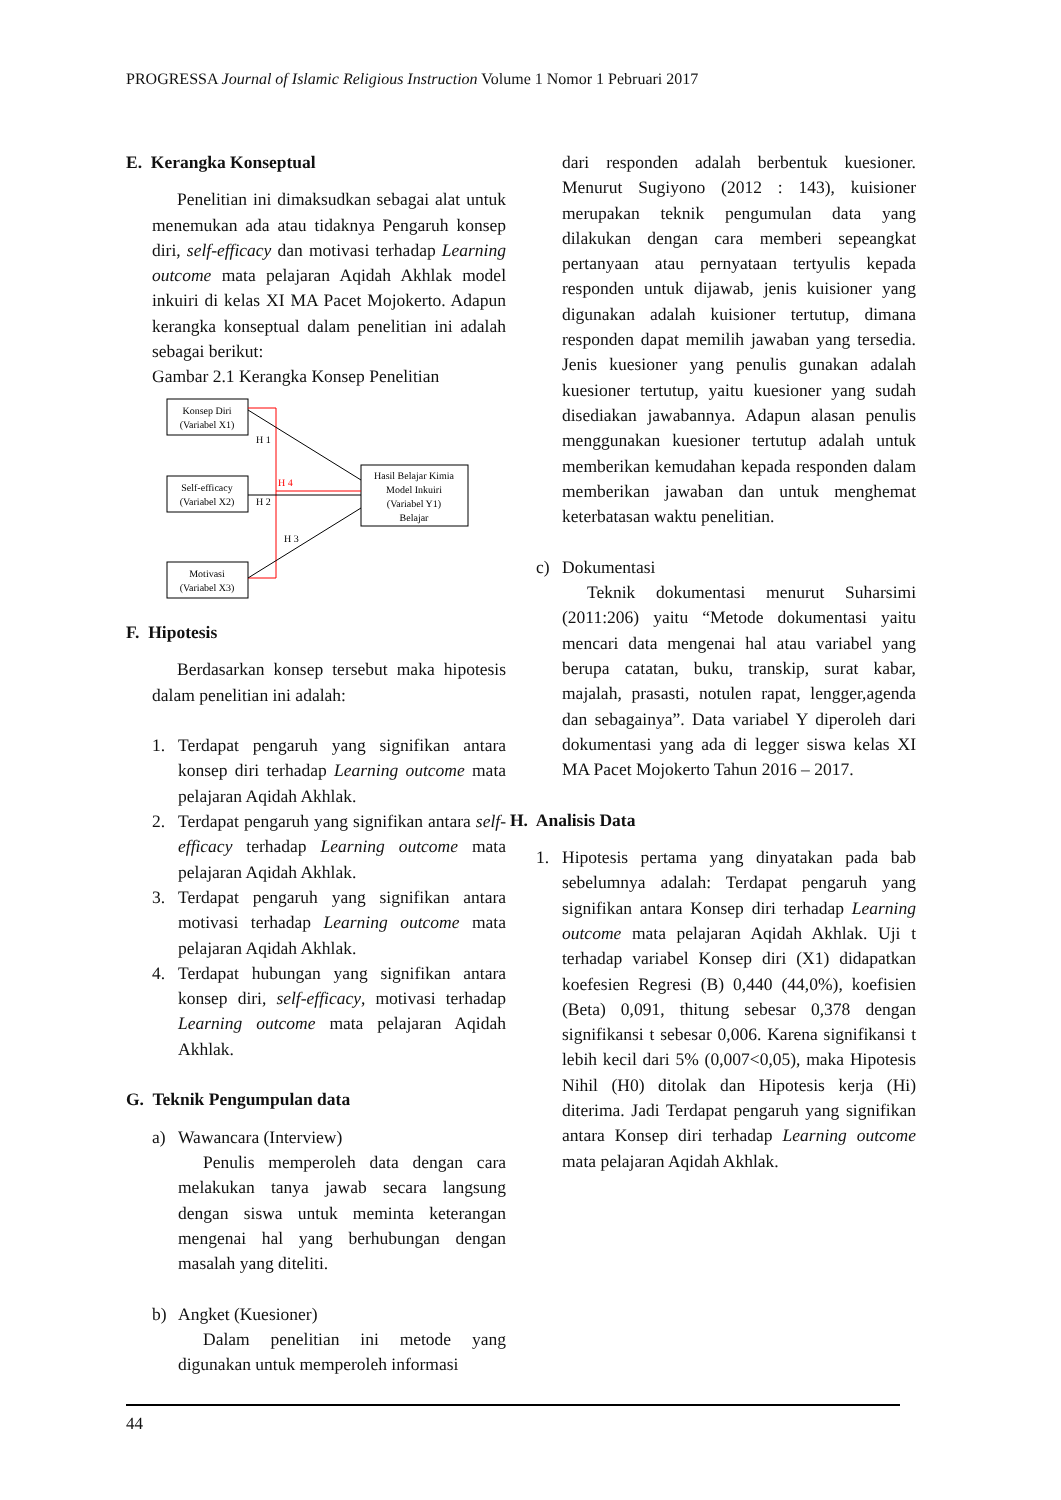PROGRESSA Journal of Islamic Religious Instruction Volume 1 Nomor 1 Pebruari 2017
E. Kerangka Konseptual
Penelitian ini dimaksudkan sebagai alat untuk menemukan ada atau tidaknya Pengaruh konsep diri, self-efficacy dan motivasi terhadap Learning outcome mata pelajaran Aqidah Akhlak model inkuiri di kelas XI MA Pacet Mojokerto. Adapun kerangka konseptual dalam penelitian ini adalah sebagai berikut:
Gambar 2.1 Kerangka Konsep Penelitian
Konsep Diri
(Variabel X1)
Self-efficacy
(Variabel X2)
Motivasi
(Variabel X3)
Hasil Belajar Kimia
Model Inkuiri
(Variabel Y1)
Belajar
H 1
H 4
H 2
H 3
F. Hipotesis
Berdasarkan konsep tersebut maka hipotesis dalam penelitian ini adalah:
1. Terdapat pengaruh yang signifikan antara konsep diri terhadap Learning outcome mata pelajaran Aqidah Akhlak.
2. Terdapat pengaruh yang signifikan antara self-efficacy terhadap Learning outcome mata pelajaran Aqidah Akhlak.
3. Terdapat pengaruh yang signifikan antara motivasi terhadap Learning outcome mata pelajaran Aqidah Akhlak.
4. Terdapat hubungan yang signifikan antara konsep diri, self-efficacy, motivasi terhadap Learning outcome mata pelajaran Aqidah Akhlak.
G. Teknik Pengumpulan data
a) Wawancara (Interview)
Penulis memperoleh data dengan cara melakukan tanya jawab secara langsung dengan siswa untuk meminta keterangan mengenai hal yang berhubungan dengan masalah yang diteliti.
b) Angket (Kuesioner)
Dalam penelitian ini metode yang digunakan untuk memperoleh informasi
dari responden adalah berbentuk kuesioner. Menurut Sugiyono (2012 : 143), kuisioner merupakan teknik pengumulan data yang dilakukan dengan cara memberi sepeangkat pertanyaan atau pernyataan tertyulis kepada responden untuk dijawab, jenis kuisioner yang digunakan adalah kuisioner tertutup, dimana responden dapat memilih jawaban yang tersedia. Jenis kuesioner yang penulis gunakan adalah kuesioner tertutup, yaitu kuesioner yang sudah disediakan jawabannya. Adapun alasan penulis menggunakan kuesioner tertutup adalah untuk memberikan kemudahan kepada responden dalam memberikan jawaban dan untuk menghemat keterbatasan waktu penelitian.
c) Dokumentasi
Teknik dokumentasi menurut Suharsimi (2011:206) yaitu “Metode dokumentasi yaitu mencari data mengenai hal atau variabel yang berupa catatan, buku, transkip, surat kabar, majalah, prasasti, notulen rapat, lengger,agenda dan sebagainya”. Data variabel Y diperoleh dari dokumentasi yang ada di legger siswa kelas XI MA Pacet Mojokerto Tahun 2016 – 2017.
H. Analisis Data
1. Hipotesis pertama yang dinyatakan pada bab sebelumnya adalah: Terdapat pengaruh yang signifikan antara Konsep diri terhadap Learning outcome mata pelajaran Aqidah Akhlak. Uji t terhadap variabel Konsep diri (X1) didapatkan koefesien Regresi (B) 0,440 (44,0%), koefisien (Beta) 0,091, thitung sebesar 0,378 dengan signifikansi t sebesar 0,006. Karena signifikansi t lebih kecil dari 5% (0,007<0,05), maka Hipotesis Nihil (H0) ditolak dan Hipotesis kerja (Hi) diterima. Jadi Terdapat pengaruh yang signifikan antara Konsep diri terhadap Learning outcome mata pelajaran Aqidah Akhlak.
44